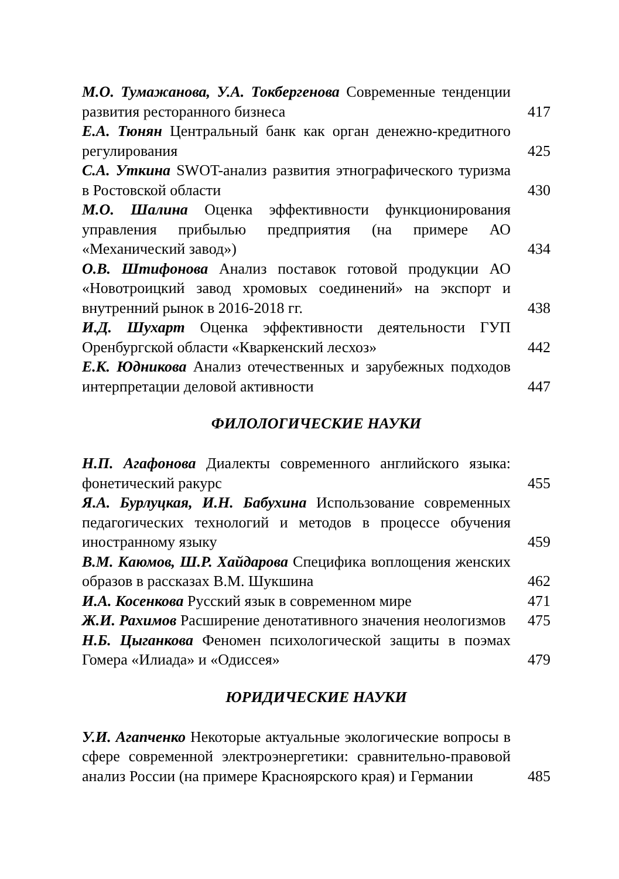М.О. Тумажанова, У.А. Токбергенова Современные тенденции развития ресторанного бизнеса
417
Е.А. Тюнян Центральный банк как орган денежно-кредитного регулирования
425
С.А. Уткина SWOT-анализ развития этнографического туризма в Ростовской области
430
М.О. Шалина Оценка эффективности функционирования управления прибылью предприятия (на примере АО «Механический завод»)
434
О.В. Штифонова Анализ поставок готовой продукции АО «Новотроицкий завод хромовых соединений» на экспорт и внутренний рынок в 2016-2018 гг.
438
И.Д. Шухарт Оценка эффективности деятельности ГУП Оренбургской области «Кваркенский лесхоз»
442
Е.К. Юдникова Анализ отечественных и зарубежных подходов интерпретации деловой активности
447
ФИЛОЛОГИЧЕСКИЕ НАУКИ
Н.П. Агафонова Диалекты современного английского языка: фонетический ракурс
455
Я.А. Бурлуцкая, И.Н. Бабухина Использование современных педагогических технологий и методов в процессе обучения иностранному языку
459
В.М. Каюмов, Ш.Р. Хайдарова Специфика воплощения женских образов в рассказах В.М. Шукшина
462
И.А. Косенкова Русский язык в современном мире
471
Ж.И. Рахимов Расширение денотативного значения неологизмов
475
Н.Б. Цыганкова Феномен психологической защиты в поэмах Гомера «Илиада» и «Одиссея»
479
ЮРИДИЧЕСКИЕ НАУКИ
У.И. Агапченко Некоторые актуальные экологические вопросы в сфере современной электроэнергетики: сравнительно-правовой анализ России (на примере Красноярского края) и Германии
485